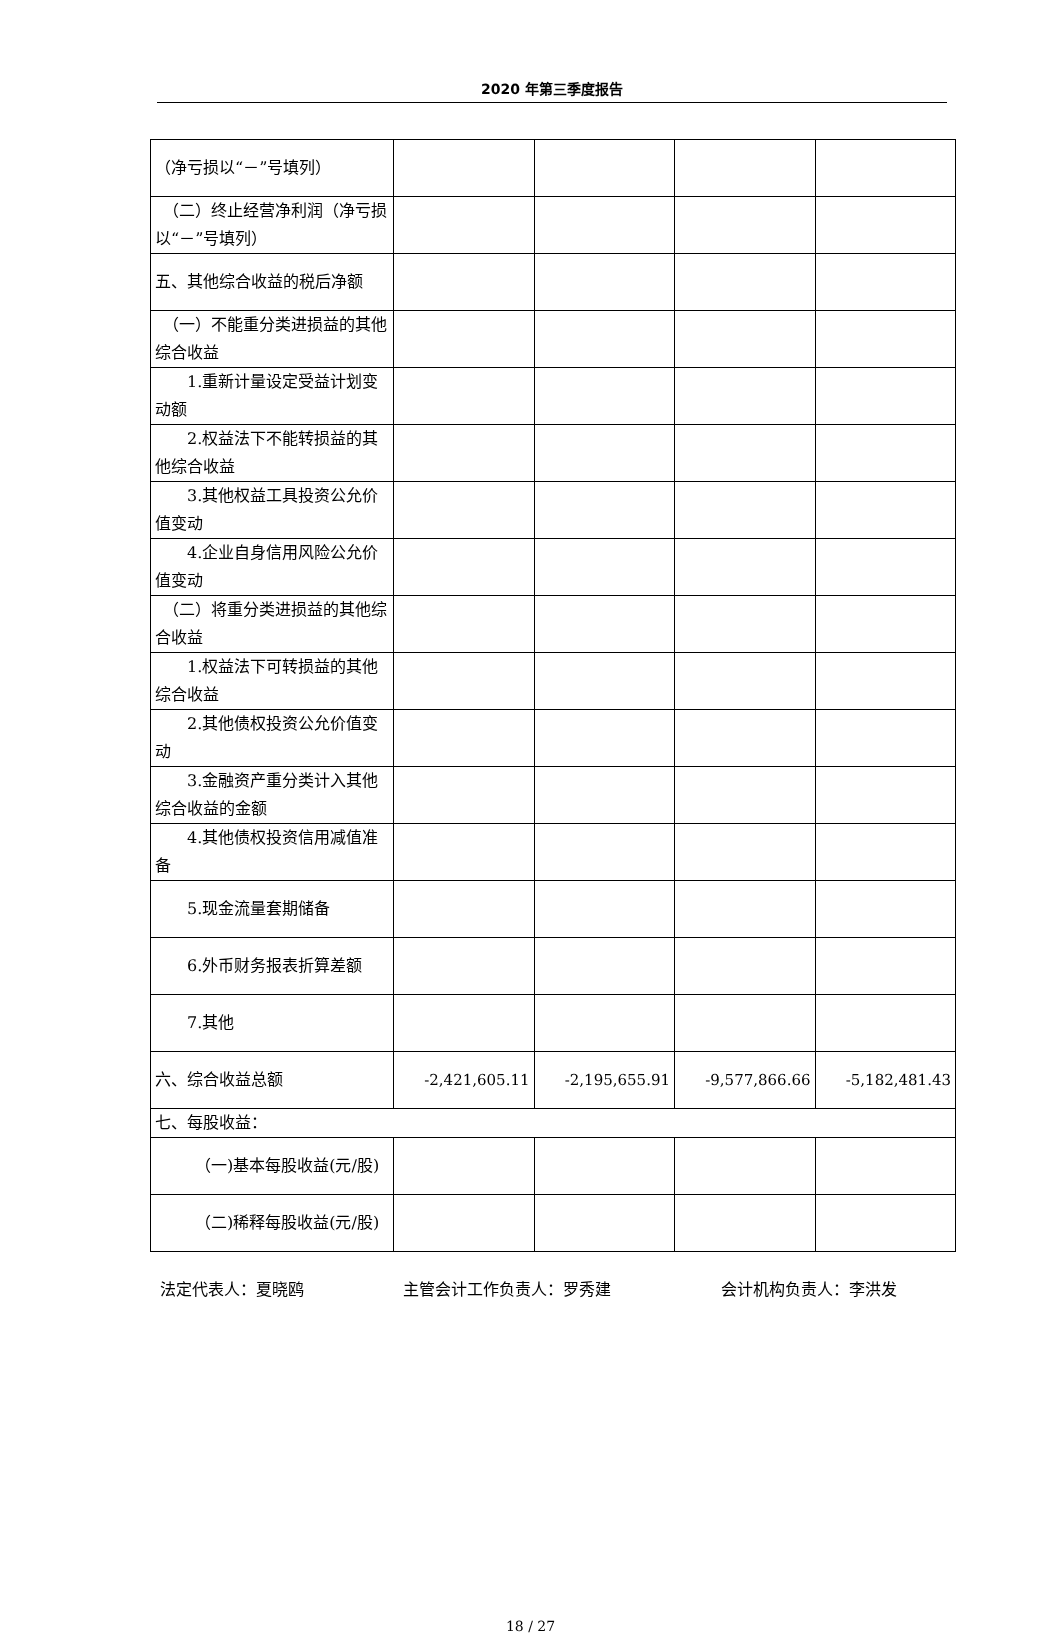2020 年第三季度报告
| （净亏损以“－”号填列） | | | | |
| （二）终止经营净利润（净亏损以“－”号填列） | | | | |
| 五、其他综合收益的税后净额 | | | | |
| （一）不能重分类进损益的其他综合收益 | | | | |
| 1.重新计量设定受益计划变动额 | | | | |
| 2.权益法下不能转损益的其他综合收益 | | | | |
| 3.其他权益工具投资公允价值变动 | | | | |
| 4.企业自身信用风险公允价值变动 | | | | |
| （二）将重分类进损益的其他综合收益 | | | | |
| 1.权益法下可转损益的其他综合收益 | | | | |
| 2.其他债权投资公允价值变动 | | | | |
| 3.金融资产重分类计入其他综合收益的金额 | | | | |
| 4.其他债权投资信用减值准备 | | | | |
| 5.现金流量套期储备 | | | | |
| 6.外币财务报表折算差额 | | | | |
| 7.其他 | | | | |
| 六、综合收益总额 | -2,421,605.11 | -2,195,655.91 | -9,577,866.66 | -5,182,481.43 |
| 七、每股收益： | | | | |
| （一)基本每股收益(元/股) | | | | |
| （二)稀释每股收益(元/股) | | | | |
法定代表人：夏晓鸥 主管会计工作负责人：罗秀建 会计机构负责人：李洪发
18 / 27